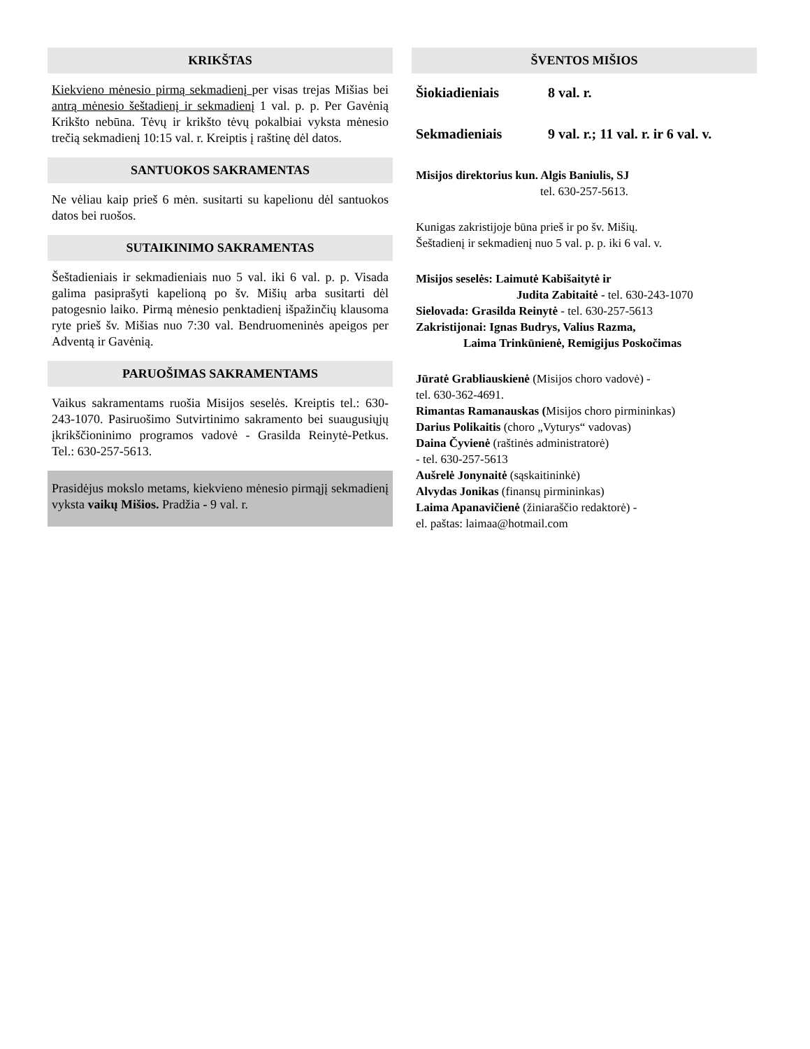KRIKŠTAS
Kiekvieno mėnesio pirmą sekmadienį per visas trejas Mišias bei antrą mėnesio šeštadienį ir sekmadienį 1 val. p. p. Per Gavėnią Krikšto nebūna. Tėvų ir krikšto tėvų pokalbiai vyksta mėnesio trečią sekmadienį 10:15 val. r. Kreiptis į raštinę dėl datos.
SANTUOKOS SAKRAMENTAS
Ne vėliau kaip prieš 6 mėn. susitarti su kapelionu dėl santuokos datos bei ruošos.
SUTAIKINIMO SAKRAMENTAS
Šeštadieniais ir sekmadieniais nuo 5 val. iki 6 val. p. p. Visada galima pasiprašyti kapelioną po šv. Mišių arba susitarti dėl patogesnio laiko. Pirmą mėnesio penktadienį išpažinčių klausoma ryte prieš šv. Mišias nuo 7:30 val. Bendruomeninės apeigos per Adventą ir Gavėnią.
PARUOŠIMAS SAKRAMENTAMS
Vaikus sakramentams ruošia Misijos seselės. Kreiptis tel.: 630-243-1070. Pasiruošimo Sutvirtinimo sakramento bei suaugusiųjų įkrikščioninimo programos vadovė - Grasilda Reinytė-Petkus. Tel.: 630-257-5613.
Prasidėjus mokslo metams, kiekvieno mėnesio pirmąjį sekmadienį vyksta vaikų Mišios. Pradžia - 9 val. r.
ŠVENTOS MIŠIOS
Šiokiadieniais 8 val. r.
Sekmadieniais 9 val. r.; 11 val. r. ir 6 val. v.
Misijos direktorius kun. Algis Baniulis, SJ
tel. 630-257-5613.
Kunigas zakristijoje būna prieš ir po šv. Mišių.
Šeštadienį ir sekmadienį nuo 5 val. p. p. iki 6 val. v.
Misijos seselės: Laimutė Kabišaitytė ir
Judita Zabitaitė - tel. 630-243-1070
Sielovada: Grasilda Reinytė - tel. 630-257-5613
Zakristijonai: Ignas Budrys, Valius Razma,
Laima Trinkūnienė, Remigijus Poskočimas
Jūratė Grabliauskienė (Misijos choro vadovė) -
tel. 630-362-4691.
Rimantas Ramanauskas (Misijos choro pirmininkas)
Darius Polikaitis (choro „Vyturys“ vadovas)
Daina Čyvienė (raštinės administratorė)
- tel. 630-257-5613
Aušrelė Jonynaitė (sąskaitininkė)
Alvydas Jonikas (finansų pirmininkas)
Laima Apanavičienė (žiniaraščio redaktorė) -
el. paštas: laimaa@hotmail.com